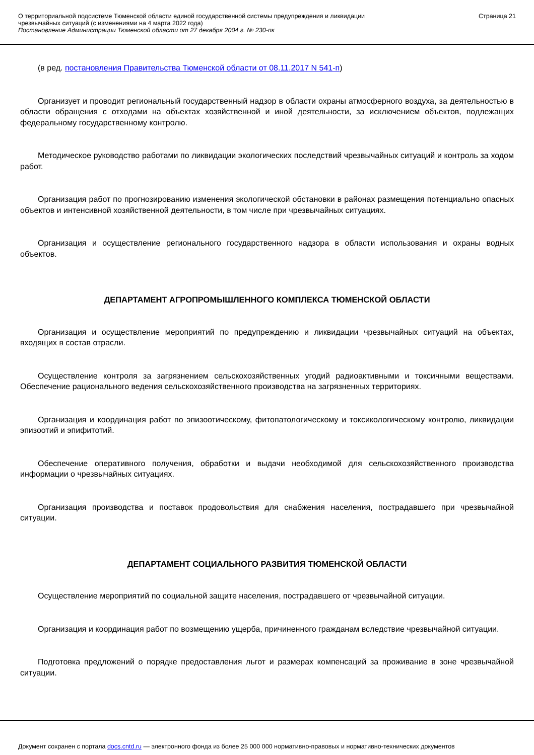О территориальной подсистеме Тюменской области единой государственной системы предупреждения и ликвидации
чрезвычайных ситуаций (с изменениями на 4 марта 2022 года)
Постановление Администрации Тюменской области от 27 декабря 2004 г. № 230-пк
Страница 21
(в ред. постановления Правительства Тюменской области от 08.11.2017 N 541-п)
Организует и проводит региональный государственный надзор в области охраны атмосферного воздуха, за деятельностью в области обращения с отходами на объектах хозяйственной и иной деятельности, за исключением объектов, подлежащих федеральному государственному контролю.
Методическое руководство работами по ликвидации экологических последствий чрезвычайных ситуаций и контроль за ходом работ.
Организация работ по прогнозированию изменения экологической обстановки в районах размещения потенциально опасных объектов и интенсивной хозяйственной деятельности, в том числе при чрезвычайных ситуациях.
Организация и осуществление регионального государственного надзора в области использования и охраны водных объектов.
ДЕПАРТАМЕНТ АГРОПРОМЫШЛЕННОГО КОМПЛЕКСА ТЮМЕНСКОЙ ОБЛАСТИ
Организация и осуществление мероприятий по предупреждению и ликвидации чрезвычайных ситуаций на объектах, входящих в состав отрасли.
Осуществление контроля за загрязнением сельскохозяйственных угодий радиоактивными и токсичными веществами. Обеспечение рационального ведения сельскохозяйственного производства на загрязненных территориях.
Организация и координация работ по эпизоотическому, фитопатологическому и токсикологическому контролю, ликвидации эпизоотий и эпифитотий.
Обеспечение оперативного получения, обработки и выдачи необходимой для сельскохозяйственного производства информации о чрезвычайных ситуациях.
Организация производства и поставок продовольствия для снабжения населения, пострадавшего при чрезвычайной ситуации.
ДЕПАРТАМЕНТ СОЦИАЛЬНОГО РАЗВИТИЯ ТЮМЕНСКОЙ ОБЛАСТИ
Осуществление мероприятий по социальной защите населения, пострадавшего от чрезвычайной ситуации.
Организация и координация работ по возмещению ущерба, причиненного гражданам вследствие чрезвычайной ситуации.
Подготовка предложений о порядке предоставления льгот и размерах компенсаций за проживание в зоне чрезвычайной ситуации.
Документ сохранен с портала docs.cntd.ru — электронного фонда из более 25 000 000 нормативно-правовых и нормативно-технических документов